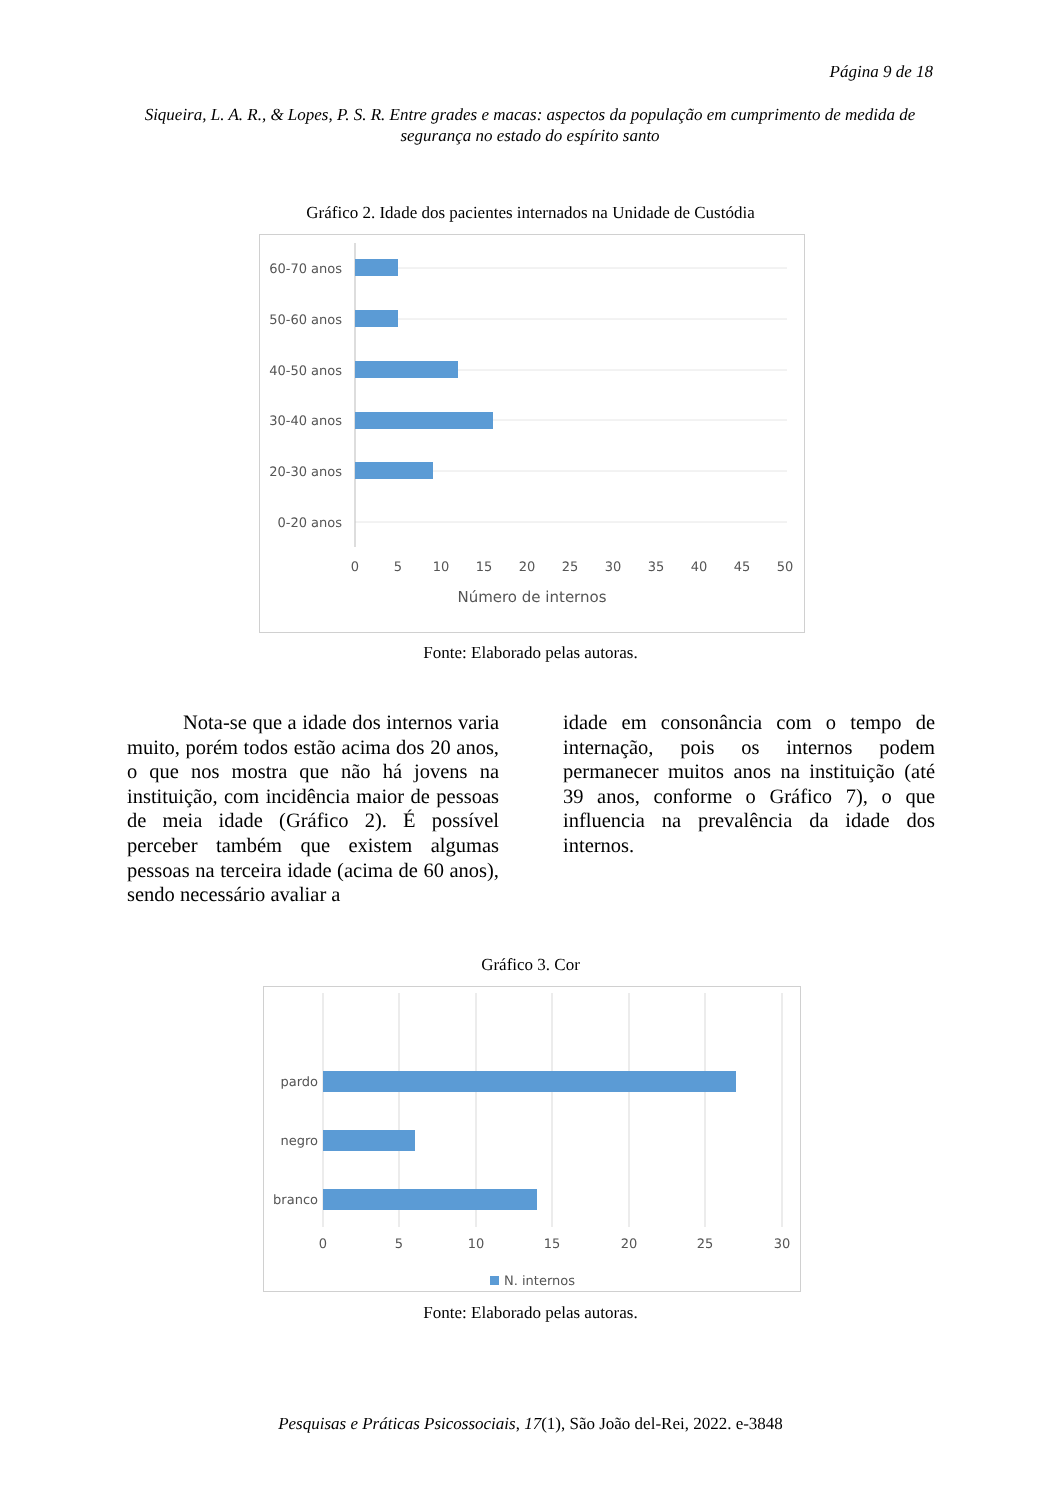Página 9 de 18
Siqueira, L. A. R., & Lopes, P. S. R. Entre grades e macas: aspectos da população em cumprimento de medida de segurança no estado do espírito santo
Gráfico 2. Idade dos pacientes internados na Unidade de Custódia
60-70 anos
50-60 anos
40-50 anos
30-40 anos
20-30 anos
0-20 anos
0
5
10
15
20
25
30
35
40
45
50
Número de internos
Fonte: Elaborado pelas autoras.
Nota-se que a idade dos internos varia muito, porém todos estão acima dos 20 anos, o que nos mostra que não há jovens na instituição, com incidência maior de pessoas de meia idade (Gráfico 2). É possível perceber também que existem algumas pessoas na terceira idade (acima de 60 anos), sendo necessário avaliar a
idade em consonância com o tempo de internação, pois os internos podem permanecer muitos anos na instituição (até 39 anos, conforme o Gráfico 7), o que influencia na prevalência da idade dos internos.
Gráfico 3. Cor
pardo
negro
branco
0
5
10
15
20
25
30
N. internos
Fonte: Elaborado pelas autoras.
Pesquisas e Práticas Psicossociais, 17(1), São João del-Rei, 2022. e-3848